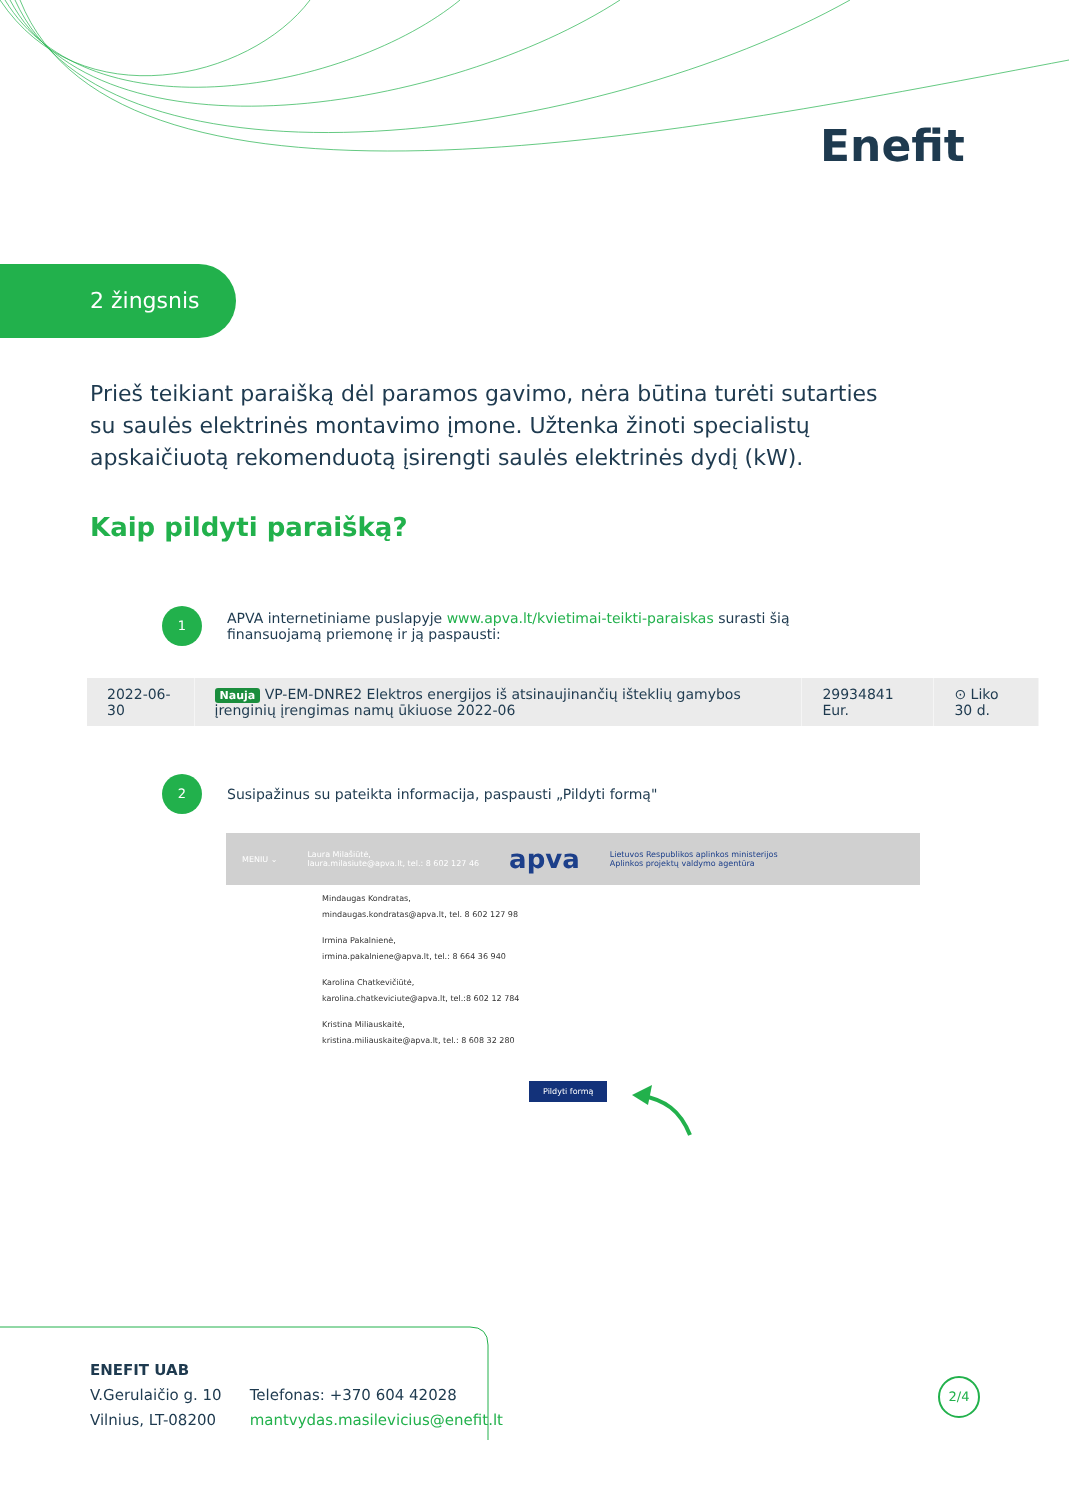Enefit
2 žingsnis
Prieš teikiant paraišką dėl paramos gavimo, nėra būtina turėti sutarties su saulės elektrinės montavimo įmone. Užtenka žinoti specialistų apskaičiuotą rekomenduotą įsirengti saulės elektrinės dydį (kW).
Kaip pildyti paraišką?
1
APVA internetiniame puslapyje www.apva.lt/kvietimai-teikti-paraiskas surasti šią
finansuojamą priemonę ir ją paspausti:
| 2022-06-30 | Nauja VP-EM-DNRE2 Elektros energijos iš atsinaujinančių išteklių gamybos įrenginių įrengimas namų ūkiuose 2022-06 | 29934841 Eur. | ⊙ Liko 30 d. |
2
Susipažinus su pateikta informacija, paspausti „Pildyti formą"
MENIU ⌄ Laura Milašiūtė,
laura.milasiute@apva.lt, tel.: 8 602 127 46 apva Lietuvos Respublikos aplinkos ministerijos
Aplinkos projektų valdymo agentūra
Mindaugas Kondratas,
mindaugas.kondratas@apva.lt, tel. 8 602 127 98
Irmina Pakalnienė,
irmina.pakalniene@apva.lt, tel.: 8 664 36 940
Karolina Chatkevičiūtė,
karolina.chatkeviciute@apva.lt, tel.:8 602 12 784
Kristina Miliauskaitė,
kristina.miliauskaite@apva.lt, tel.: 8 608 32 280
Pildyti formą
ENEFIT UAB
V.Gerulaičio g. 10
Vilnius, LT-08200
Telefonas: +370 604 42028
mantvydas.masilevicius@enefit.lt
2/4